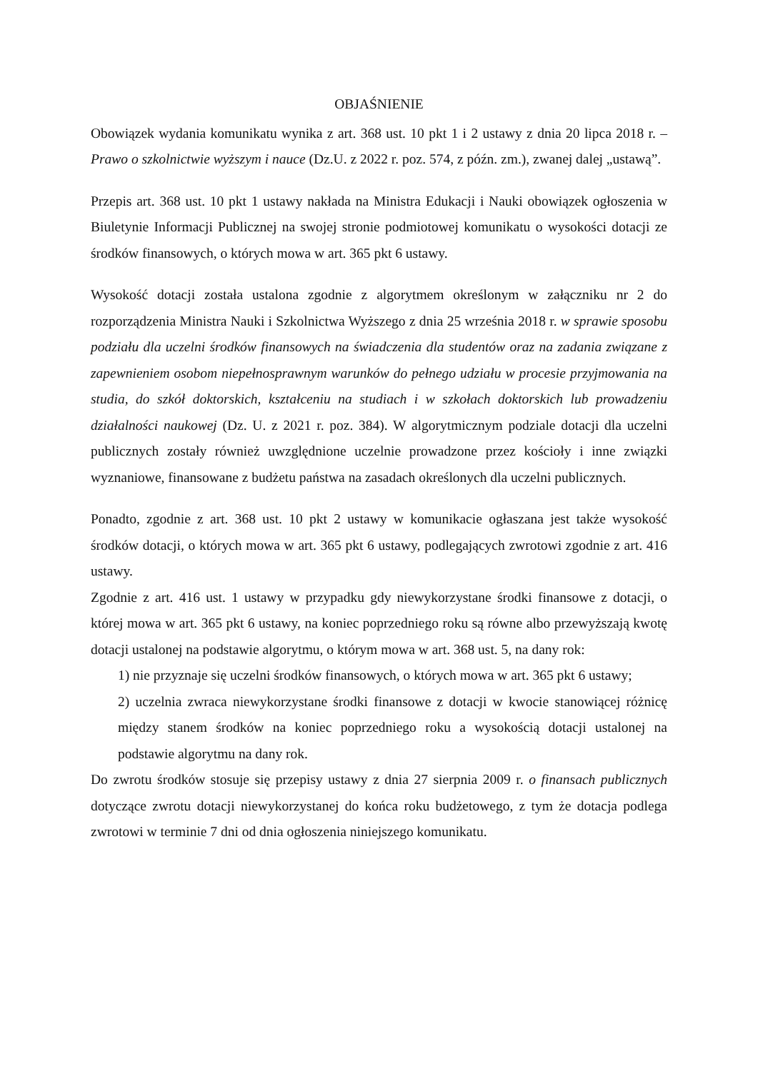OBJAŚNIENIE
Obowiązek wydania komunikatu wynika z art. 368 ust. 10 pkt 1 i 2 ustawy z dnia 20 lipca 2018 r. – Prawo o szkolnictwie wyższym i nauce (Dz.U. z 2022 r. poz. 574, z późn. zm.), zwanej dalej „ustawą”.
Przepis art. 368 ust. 10 pkt 1 ustawy nakłada na Ministra Edukacji i Nauki obowiązek ogłoszenia w Biuletynie Informacji Publicznej na swojej stronie podmiotowej komunikatu o wysokości dotacji ze środków finansowych, o których mowa w art. 365 pkt 6 ustawy.
Wysokość dotacji została ustalona zgodnie z algorytmem określonym w załączniku nr 2 do rozporządzenia Ministra Nauki i Szkolnictwa Wyższego z dnia 25 września 2018 r. w sprawie sposobu podziału dla uczelni środków finansowych na świadczenia dla studentów oraz na zadania związane z zapewnieniem osobom niepełnosprawnym warunków do pełnego udziału w procesie przyjmowania na studia, do szkół doktorskich, kształceniu na studiach i w szkołach doktorskich lub prowadzeniu działalności naukowej (Dz. U. z 2021 r. poz. 384). W algorytmicznym podziale dotacji dla uczelni publicznych zostały również uwzględnione uczelnie prowadzone przez kościoły i inne związki wyznaniowe, finansowane z budżetu państwa na zasadach określonych dla uczelni publicznych.
Ponadto, zgodnie z art. 368 ust. 10 pkt 2 ustawy w komunikacie ogłaszana jest także wysokość środków dotacji, o których mowa w art. 365 pkt 6 ustawy, podlegających zwrotowi zgodnie z art. 416 ustawy.
Zgodnie z art. 416 ust. 1 ustawy w przypadku gdy niewykorzystane środki finansowe z dotacji, o której mowa w art. 365 pkt 6 ustawy, na koniec poprzedniego roku są równe albo przewyższają kwotę dotacji ustalonej na podstawie algorytmu, o którym mowa w art. 368 ust. 5, na dany rok:
1) nie przyznaje się uczelni środków finansowych, o których mowa w art. 365 pkt 6 ustawy;
2) uczelnia zwraca niewykorzystane środki finansowe z dotacji w kwocie stanowiącej różnicę między stanem środków na koniec poprzedniego roku a wysokością dotacji ustalonej na podstawie algorytmu na dany rok.
Do zwrotu środków stosuje się przepisy ustawy z dnia 27 sierpnia 2009 r. o finansach publicznych dotyczące zwrotu dotacji niewykorzystanej do końca roku budżetowego, z tym że dotacja podlega zwrotowi w terminie 7 dni od dnia ogłoszenia niniejszego komunikatu.